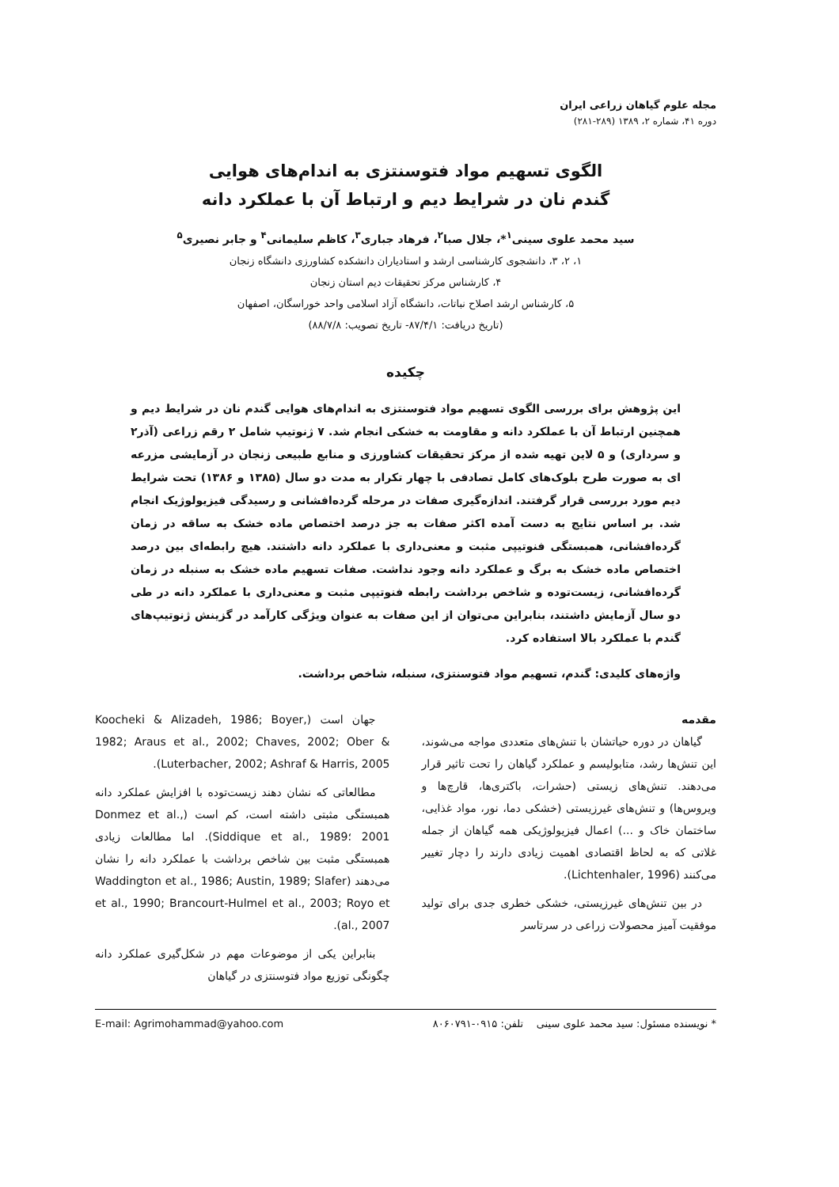مجله علوم گیاهان زراعی ایران
دوره ۴۱، شماره ۲، ۱۳۸۹ (۲۸۹-۲۸۱)
الگوی تسهیم مواد فتوسنتزی به اندام‌های هوایی
گندم نان در شرایط دیم و ارتباط آن با عملکرد دانه
سید محمد علوی سینی<sup>۱</sup>*، جلال صبا<sup>۲</sup>، فرهاد جباری<sup>۳</sup>، کاظم سلیمانی<sup>۴</sup> و جابر نصیری<sup>۵</sup>
۱، ۲، ۳، دانشجوی کارشناسی ارشد و استادیاران دانشکده کشاورزی دانشگاه زنجان
۴، کارشناس مرکز تحقیقات دیم استان زنجان
۵، کارشناس ارشد اصلاح نباتات، دانشگاه آزاد اسلامی واحد خوراسگان، اصفهان
(تاریخ دریافت: ۸۷/۴/۱- تاریخ تصویب: ۸۸/۷/۸)
چکیده
این پژوهش برای بررسی الگوی تسهیم مواد فتوسنتزی به اندام‌های هوایی گندم نان در شرایط دیم و همچنین ارتباط آن با عملکرد دانه و مقاومت به خشکی انجام شد. ۷ ژنوتیپ شامل ۲ رقم زراعی (آذر۲ و سرداری) و ۵ لاین تهیه شده از مرکز تحقیقات کشاورزی و منابع طبیعی زنجان در آزمایشی مزرعه ای به صورت طرح بلوک‌های کامل تصادفی با چهار تکرار به مدت دو سال (۱۳۸۵ و ۱۳۸۶) تحت شرایط دیم مورد بررسی قرار گرفتند. اندازه‌گیری صفات در مرحله گرده‌افشانی و رسیدگی فیزیولوژیک انجام شد. بر اساس نتایج به دست آمده اکثر صفات به جز درصد اختصاص ماده خشک به ساقه در زمان گرده‌افشانی، همبستگی فنوتیپی مثبت و معنی‌داری با عملکرد دانه داشتند. هیچ رابطه‌ای بین درصد اختصاص ماده خشک به برگ و عملکرد دانه وجود نداشت. صفات تسهیم ماده خشک به سنبله در زمان گرده‌افشانی، زیست‌توده و شاخص برداشت رابطه فنوتیپی مثبت و معنی‌داری با عملکرد دانه در طی دو سال آزمایش داشتند، بنابراین می‌توان از این صفات به عنوان ویژگی کارآمد در گزینش ژنوتیپ‌های گندم با عملکرد بالا استفاده کرد.
واژه‌های کلیدی: گندم، تسهیم مواد فتوسنتزی، سنبله، شاخص برداشت.
مقدمه
گیاهان در دوره حیاتشان با تنش‌های متعددی مواجه می‌شوند، این تنش‌ها رشد، متابولیسم و عملکرد گیاهان را تحت تاثیر قرار می‌دهند. تنش‌های زیستی (حشرات، باکتری‌ها، قارچ‌ها و ویروس‌ها) و تنش‌های غیرزیستی (خشکی دما، نور، مواد غذایی، ساختمان خاک و ...) اعمال فیزیولوژیکی همه گیاهان از جمله غلاتی که به لحاظ اقتصادی اهمیت زیادی دارند را دچار تغییر می‌کنند (Lichtenhaler, 1996).
در بین تنش‌های غیرزیستی، خشکی خطری جدی برای تولید موفقیت آمیز محصولات زراعی در سرتاسر
جهان است (Koocheki & Alizadeh, 1986; Boyer, 1982; Araus et al., 2002; Chaves, 2002; Ober & Luterbacher, 2002; Ashraf & Harris, 2005).
مطالعاتی که نشان دهند زیست‌توده با افزایش عملکرد دانه همبستگی مثبتی داشته است، کم است (Donmez et al., 2001 ؛Siddique et al., 1989). اما مطالعات زیادی همبستگی مثبت بین شاخص برداشت با عملکرد دانه را نشان می‌دهند (Waddington et al., 1986; Austin, 1989; Slafer et al., 1990; Brancourt-Hulmel et al., 2003; Royo et al., 2007).
بنابراین یکی از موضوعات مهم در شکل‌گیری عملکرد دانه چگونگی توزیع مواد فتوسنتزی در گیاهان
* نویسنده مسئول: سید محمد علوی سینی تلفن: ۰۹۱۵-۸۰۶۰۷۹۱ E-mail: Agrimohammad@yahoo.com